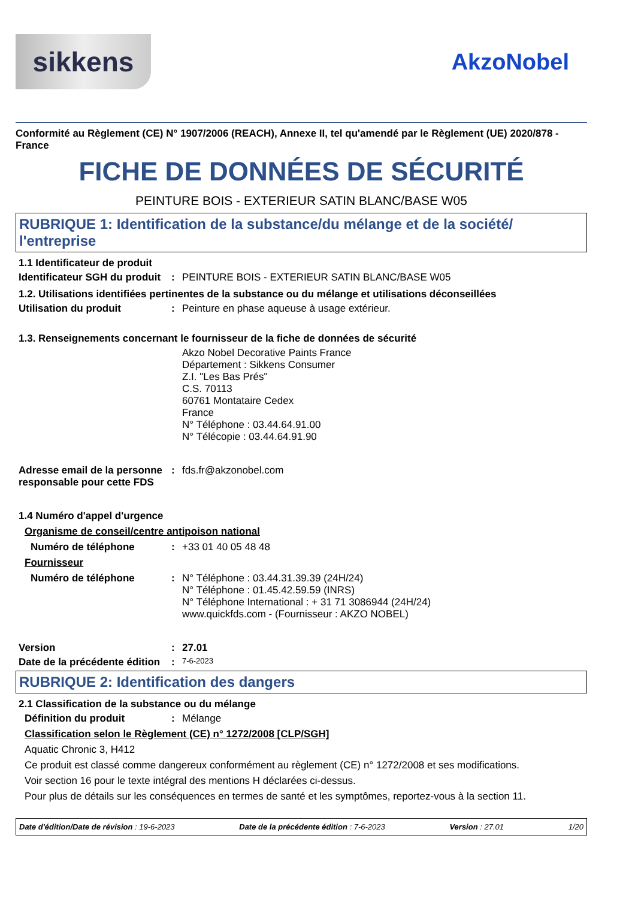sikkens
AkzoNobel
Conformité au Règlement (CE) N° 1907/2006 (REACH), Annexe II, tel qu'amendé par le Règlement (UE) 2020/878 - France
FICHE DE DONNÉES DE SÉCURITÉ
PEINTURE BOIS - EXTERIEUR SATIN BLANC/BASE W05
RUBRIQUE 1: Identification de la substance/du mélange et de la société/ l'entreprise
1.1 Identificateur de produit
Identificateur SGH du produit
: PEINTURE BOIS - EXTERIEUR SATIN BLANC/BASE W05
1.2. Utilisations identifiées pertinentes de la substance ou du mélange et utilisations déconseillées
Utilisation du produit : Peinture en phase aqueuse à usage extérieur.
1.3. Renseignements concernant le fournisseur de la fiche de données de sécurité
Akzo Nobel Decorative Paints France
Département : Sikkens Consumer
Z.I. "Les Bas Prés"
C.S. 70113
60761 Montataire Cedex
France
N° Téléphone : 03.44.64.91.00
N° Télécopie : 03.44.64.91.90
Adresse email de la personne responsable pour cette FDS
: fds.fr@akzonobel.com
1.4 Numéro d'appel d'urgence
Organisme de conseil/centre antipoison national
Numéro de téléphone : +33 01 40 05 48 48
Fournisseur
Numéro de téléphone : N° Téléphone : 03.44.31.39.39 (24H/24)
N° Téléphone : 01.45.42.59.59 (INRS)
N° Téléphone International : + 31 71 3086944 (24H/24)
www.quickfds.com - (Fournisseur : AKZO NOBEL)
Version : 27.01
Date de la précédente édition
:
7-6-2023
RUBRIQUE 2: Identification des dangers
2.1 Classification de la substance ou du mélange
Définition du produit : Mélange
Classification selon le Règlement (CE) n° 1272/2008 [CLP/SGH]
Aquatic Chronic 3, H412
Ce produit est classé comme dangereux conformément au règlement (CE) n° 1272/2008 et ses modifications.
Voir section 16 pour le texte intégral des mentions H déclarées ci-dessus.
Pour plus de détails sur les conséquences en termes de santé et les symptômes, reportez-vous à la section 11.
Date d'édition/Date de révision : 19-6-2023 Date de la précédente édition : 7-6-2023 Version : 27.01 1/20